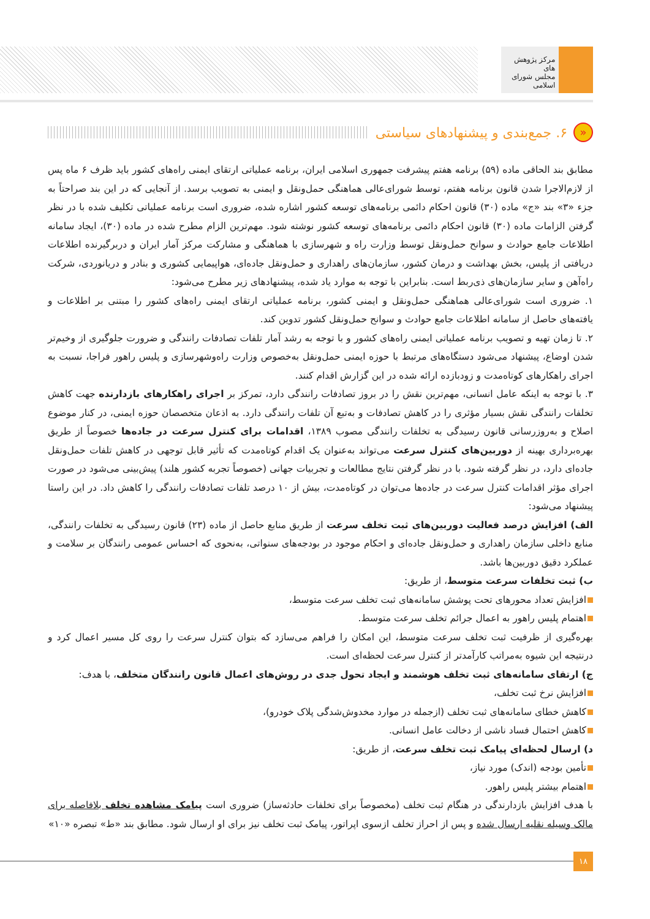مرکز پژوهش های
مجلس شورای اسلامی
« ۶. جمع‌بندی و پیشنهادهای سیاستی
مطابق بند الحاقی ماده (۵۹) برنامه هفتم پیشرفت جمهوری اسلامی ایران، برنامه عملیاتی ارتقای ایمنی راه‌های کشور باید ظرف ۶ ماه پس از لازم‌الاجرا شدن قانون برنامه هفتم، توسط شورای‌عالی هماهنگی حمل‌ونقل و ایمنی به تصویب برسد. از آنجایی که در این بند صراحتاً به جزء «۳» بند «ج» ماده (۳۰) قانون احکام دائمی برنامه‌های توسعه کشور اشاره شده، ضروری است برنامه عملیاتی تکلیف شده با در نظر گرفتن الزامات ماده (۳۰) قانون احکام دائمی برنامه‌های توسعه کشور نوشته شود. مهم‌ترین الزام مطرح شده در ماده (۳۰)، ایجاد سامانه اطلاعات جامع حوادث و سوانح حمل‌ونقل توسط وزارت راه و شهرسازی با هماهنگی و مشارکت مرکز آمار ایران و دربرگیرنده اطلاعات دریافتی از پلیس، بخش بهداشت و درمان کشور، سازمان‌های راهداری و حمل‌ونقل جاده‌ای، هواپیمایی کشوری و بنادر و دریانوردی، شرکت راه‌آهن و سایر سازمان‌های ذی‌ربط است. بنابراین با توجه به موارد یاد شده، پیشنهادهای زیر مطرح می‌شود:
۱. ضروری است شورای‌عالی هماهنگی حمل‌ونقل و ایمنی کشور، برنامه عملیاتی ارتقای ایمنی راه‌های کشور را مبتنی بر اطلاعات و یافته‌های حاصل از سامانه اطلاعات جامع حوادث و سوانح حمل‌ونقل کشور تدوین کند.
۲. تا زمان تهیه و تصویب برنامه عملیاتی ایمنی راه‌های کشور و با توجه به رشد آمار تلفات تصادفات رانندگی و ضرورت جلوگیری از وخیم‌تر شدن اوضاع، پیشنهاد می‌شود دستگاه‌های مرتبط با حوزه ایمنی حمل‌ونقل به‌خصوص وزارت راه‌وشهرسازی و پلیس راهور فراجا، نسبت به اجرای راهکارهای کوتاه‌مدت و زودبازده ارائه شده در این گزارش اقدام کنند.
۳. با توجه به اینکه عامل انسانی، مهم‌ترین نقش را در بروز تصادفات رانندگی دارد، تمرکز بر اجرای راهکارهای بازدارنده جهت کاهش تخلفات رانندگی نقش بسیار مؤثری را در کاهش تصادفات و به‌تبع آن تلفات رانندگی دارد. به اذعان متخصصان حوزه ایمنی، در کنار موضوع اصلاح و به‌روزرسانی قانون رسیدگی به تخلفات رانندگی مصوب ۱۳۸۹، اقدامات برای کنترل سرعت در جاده‌ها خصوصاً از طریق بهره‌برداری بهینه از دوربین‌های کنترل سرعت می‌تواند به‌عنوان یک اقدام کوتاه‌مدت که تأثیر قابل توجهی در کاهش تلفات حمل‌ونقل جاده‌ای دارد، در نظر گرفته شود. با در نظر گرفتن نتایج مطالعات و تجربیات جهانی (خصوصاً تجربه کشور هلند) پیش‌بینی می‌شود در صورت اجرای مؤثر اقدامات کنترل سرعت در جاده‌ها می‌توان در کوتاه‌مدت، بیش از ۱۰ درصد تلفات تصادفات رانندگی را کاهش داد. در این راستا پیشنهاد می‌شود:
الف) افزایش درصد فعالیت دوربین‌های ثبت تخلف سرعت از طریق منابع حاصل از ماده (۲۳) قانون رسیدگی به تخلفات رانندگی، منابع داخلی سازمان راهداری و حمل‌ونقل جاده‌ای و احکام موجود در بودجه‌های سنواتی، به‌نحوی که احساس عمومی رانندگان بر سلامت و عملکرد دقیق دوربین‌ها باشد.
ب) ثبت تخلفات سرعت متوسط، از طریق:
افزایش تعداد محورهای تحت پوشش سامانه‌های ثبت تخلف سرعت متوسط،
اهتمام پلیس راهور به اعمال جرائم تخلف سرعت متوسط.
بهره‌گیری از ظرفیت ثبت تخلف سرعت متوسط، این امکان را فراهم می‌سازد که بتوان کنترل سرعت را روی کل مسیر اعمال کرد و درنتیجه این شیوه به‌مراتب کارآمدتر از کنترل سرعت لحظه‌ای است.
ج) ارتقای سامانه‌های ثبت تخلف هوشمند و ایجاد تحول جدی در روش‌های اعمال قانون رانندگان متخلف، با هدف:
افزایش نرخ ثبت تخلف،
کاهش خطای سامانه‌های ثبت تخلف (ازجمله در موارد مخدوش‌شدگی پلاک خودرو)،
کاهش احتمال فساد ناشی از دخالت عامل انسانی.
د) ارسال لحظه‌ای پیامک ثبت تخلف سرعت، از طریق:
تأمین بودجه (اندک) مورد نیاز،
اهتمام بیشتر پلیس راهور.
با هدف افزایش بازدارندگی در هنگام ثبت تخلف (مخصوصاً برای تخلفات حادثه‌ساز) ضروری است پیامک مشاهده تخلف بلافاصله برای مالک وسیله نقلیه ارسال شده و پس از احراز تخلف ازسوی اپراتور، پیامک ثبت تخلف نیز برای او ارسال شود. مطابق بند «ط» تبصره «۱۰»
۱۸